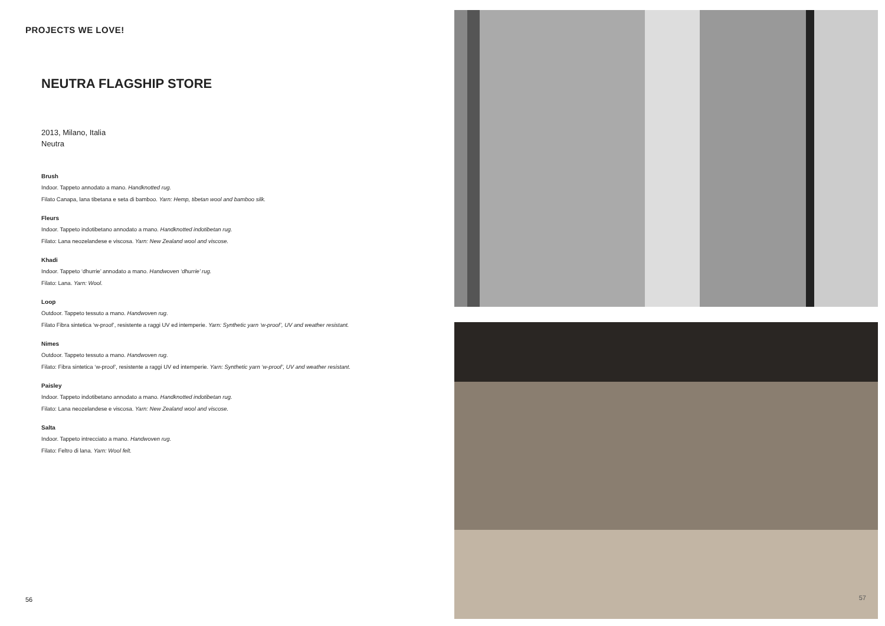PROJECTS WE LOVE!
NEUTRA FLAGSHIP STORE
2013, Milano, Italia
Neutra
Brush
Indoor. Tappeto annodato a mano. Handknotted rug.
Filato Canapa, lana tibetana e seta di bamboo. Yarn: Hemp, tibetan wool and bamboo silk.
Fleurs
Indoor. Tappeto indotibetano annodato a mano. Handknotted indotibetan rug.
Filato: Lana neozelandese e viscosa. Yarn: New Zealand wool and viscose.
Khadi
Indoor. Tappeto ‘dhurrie’ annodato a mano. Handwoven ‘dhurrie’ rug.
Filato: Lana. Yarn: Wool.
Loop
Outdoor. Tappeto tessuto a mano. Handwoven rug.
Filato Fibra sintetica ‘w-proof’, resistente a raggi UV ed intemperie. Yarn: Synthetic yarn ‘w-proof’, UV and weather resistant.
Nimes
Outdoor. Tappeto tessuto a mano. Handwoven rug.
Filato: Fibra sintetica ‘w-proof’, resistente a raggi UV ed intemperie. Yarn: Synthetic yarn ‘w-proof’, UV and weather resistant.
Paisley
Indoor. Tappeto indotibetano annodato a mano. Handknotted indotibetan rug.
Filato: Lana neozelandese e viscosa. Yarn: New Zealand wool and viscose.
Salta
Indoor. Tappeto intrecciato a mano. Handwoven rug.
Filato: Feltro di lana. Yarn: Wool felt.
56
57